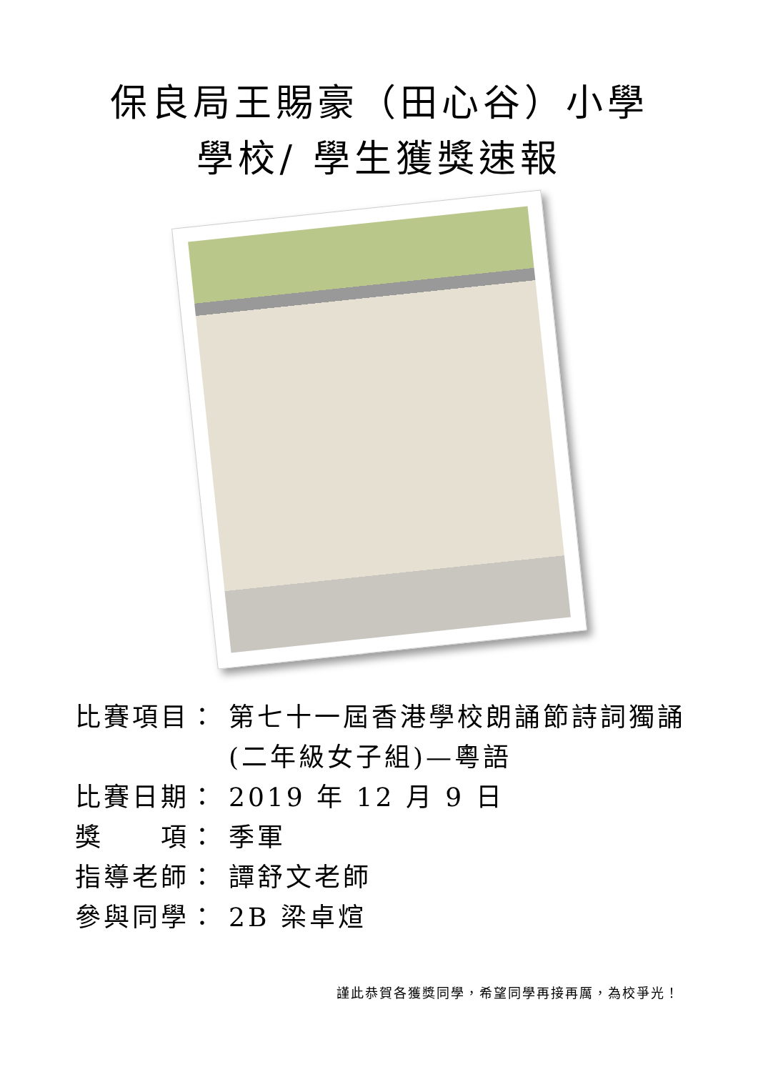保良局王賜豪（田心谷）小學
學校/ 學生獲獎速報
比賽項目： 第七十一屆香港學校朗誦節詩詞獨誦(二年級女子組)—粵語
比賽日期： 2019 年 12 月 9 日
獎　　項： 季軍
指導老師： 譚舒文老師
參與同學： 2B 梁卓煊
謹此恭賀各獲獎同學，希望同學再接再厲，為校爭光！